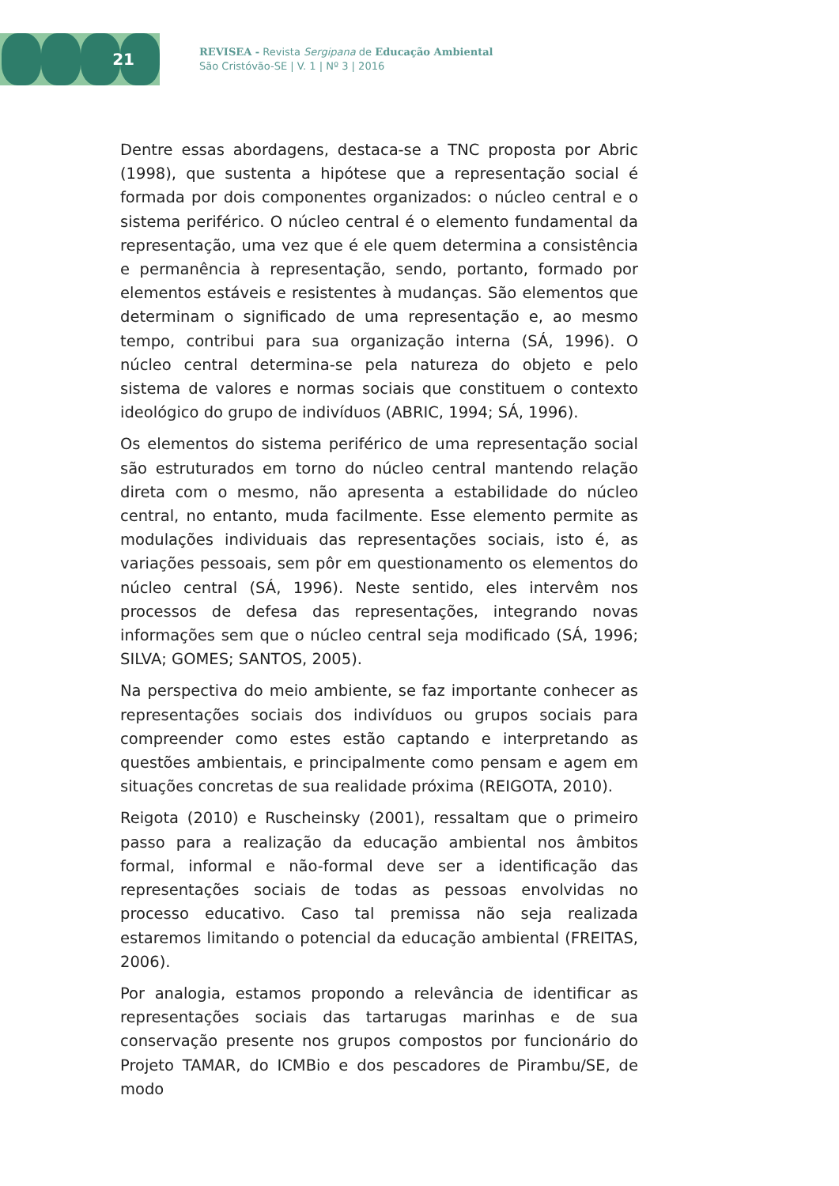21
REVISEA - Revista Sergipana de Educação Ambiental
São Cristóvão-SE | V. 1 | Nº 3 | 2016
Dentre essas abordagens, destaca-se a TNC proposta por Abric (1998), que sustenta a hipótese que a representação social é formada por dois componentes organizados: o núcleo central e o sistema periférico. O núcleo central é o elemento fundamental da representação, uma vez que é ele quem determina a consistência e permanência à representação, sendo, portanto, formado por elementos estáveis e resistentes à mudanças. São elementos que determinam o significado de uma representação e, ao mesmo tempo, contribui para sua organização interna (SÁ, 1996). O núcleo central determina-se pela natureza do objeto e pelo sistema de valores e normas sociais que constituem o contexto ideológico do grupo de indivíduos (ABRIC, 1994; SÁ, 1996).
Os elementos do sistema periférico de uma representação social são estruturados em torno do núcleo central mantendo relação direta com o mesmo, não apresenta a estabilidade do núcleo central, no entanto, muda facilmente. Esse elemento permite as modulações individuais das representações sociais, isto é, as variações pessoais, sem pôr em questionamento os elementos do núcleo central (SÁ, 1996). Neste sentido, eles intervêm nos processos de defesa das representações, integrando novas informações sem que o núcleo central seja modificado (SÁ, 1996; SILVA; GOMES; SANTOS, 2005).
Na perspectiva do meio ambiente, se faz importante conhecer as representações sociais dos indivíduos ou grupos sociais para compreender como estes estão captando e interpretando as questões ambientais, e principalmente como pensam e agem em situações concretas de sua realidade próxima (REIGOTA, 2010).
Reigota (2010) e Ruscheinsky (2001), ressaltam que o primeiro passo para a realização da educação ambiental nos âmbitos formal, informal e não-formal deve ser a identificação das representações sociais de todas as pessoas envolvidas no processo educativo. Caso tal premissa não seja realizada estaremos limitando o potencial da educação ambiental (FREITAS, 2006).
Por analogia, estamos propondo a relevância de identificar as representações sociais das tartarugas marinhas e de sua conservação presente nos grupos compostos por funcionário do Projeto TAMAR, do ICMBio e dos pescadores de Pirambu/SE, de modo